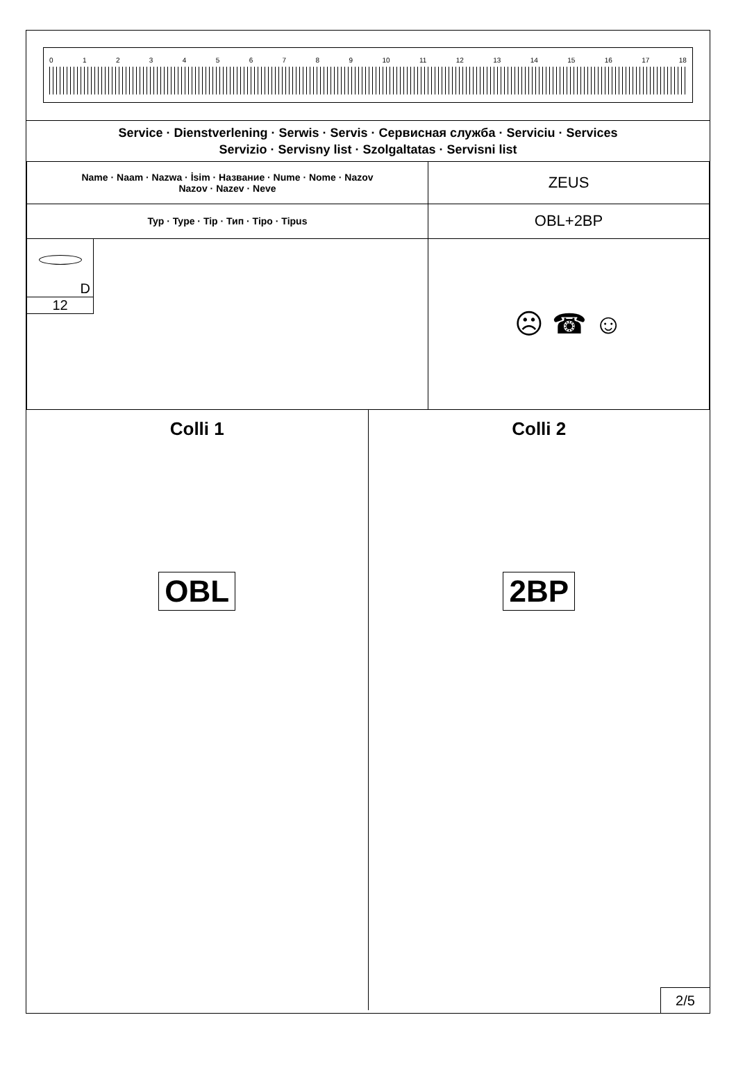0123456789 10 11 12 13 14 15 16 17 18
Service · Dienstverlening · Serwis · Servis · Сервисная служба · Serviciu · Services
Servizio · Servisny list · Szolgaltatas · Servisni list
| Name · Naam · Nazwa · İsim · Название · Nume · Nome · Nazov Nazov · Nazev · Neve | ZEUS |
| Typ · Type · Tip · Тип · Tipo · Tipus | OBL+2BP |
| D 12 | ☹ ☎ ☺ |
Colli 1
OBL
Colli 2
2BP
2/5